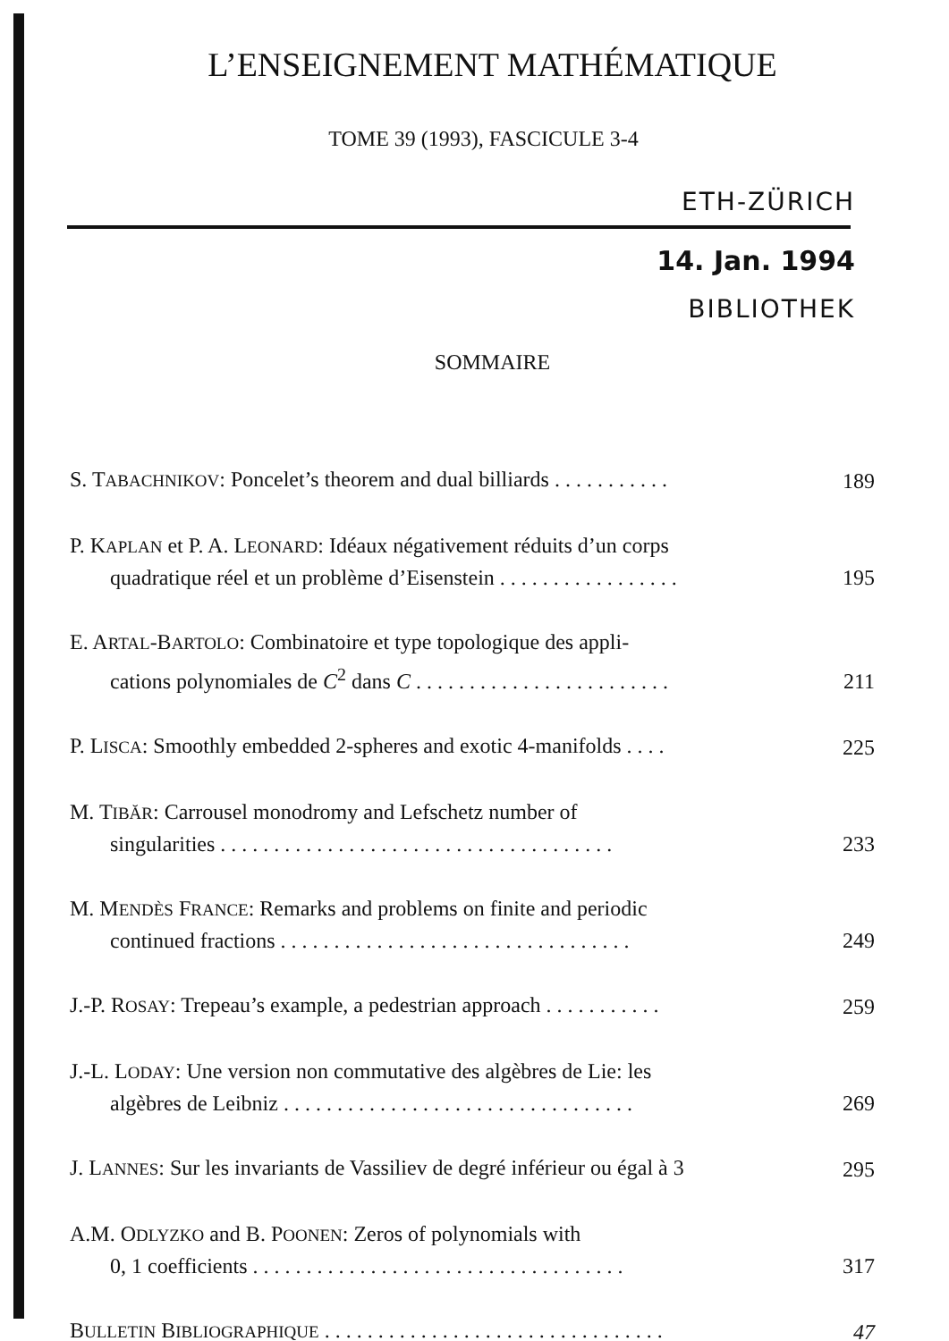L’ENSEIGNEMENT MATHÉMATIQUE
TOME 39 (1993), FASCICULE 3-4
ETH-ZÜRICH
14. Jan. 1994
BIBLIOTHEK
SOMMAIRE
S. TABACHNIKOV: Poncelet’s theorem and dual billiards . . . . . . . . . . .
189
P. KAPLAN et P. A. LEONARD: Idéaux négativement réduits d’un corps
quadratique réel et un problème d’Eisenstein . . . . . . . . . . . . . . . . .
195
E. ARTAL-BARTOLO: Combinatoire et type topologique des appli-
cations polynomiales de C<sup>2</sup> dans C . . . . . . . . . . . . . . . . . . . . . . . .
211
P. LISCA: Smoothly embedded 2-spheres and exotic 4-manifolds . . . .
225
M. TIBĂR: Carrousel monodromy and Lefschetz number of
singularities . . . . . . . . . . . . . . . . . . . . . . . . . . . . . . . . . . . . .
233
M. MENDÈS FRANCE: Remarks and problems on finite and periodic
continued fractions . . . . . . . . . . . . . . . . . . . . . . . . . . . . . . . . .
249
J.-P. ROSAY: Trepeau’s example, a pedestrian approach . . . . . . . . . . .
259
J.-L. LODAY: Une version non commutative des algèbres de Lie: les
algèbres de Leibniz . . . . . . . . . . . . . . . . . . . . . . . . . . . . . . . . .
269
J. LANNES: Sur les invariants de Vassiliev de degré inférieur ou égal à 3
295
A.M. ODLYZKO and B. POONEN: Zeros of polynomials with
0, 1 coefficients . . . . . . . . . . . . . . . . . . . . . . . . . . . . . . . . . . .
317
BULLETIN BIBLIOGRAPHIQUE . . . . . . . . . . . . . . . . . . . . . . . . . . . . . . . .
47